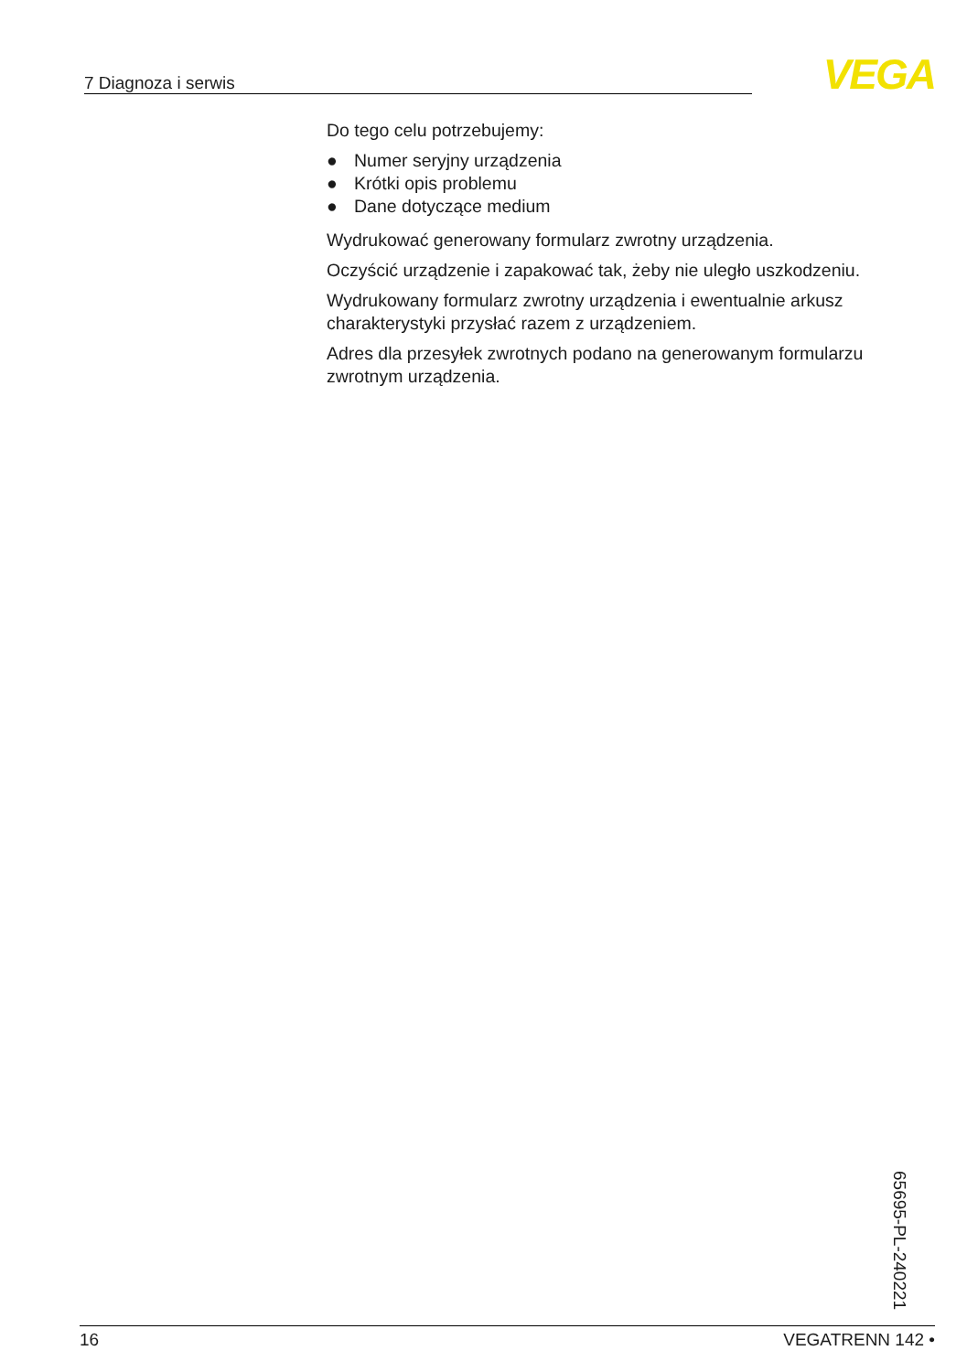7 Diagnoza i serwis VEGA
Do tego celu potrzebujemy:
● Numer seryjny urządzenia
● Krótki opis problemu
● Dane dotyczące medium
Wydrukować generowany formularz zwrotny urządzenia.
Oczyścić urządzenie i zapakować tak, żeby nie uległo uszkodzeniu.
Wydrukowany formularz zwrotny urządzenia i ewentualnie arkusz charakterystyki przysłać razem z urządzeniem.
Adres dla przesyłek zwrotnych podano na generowanym formularzu zwrotnym urządzenia.
65695-PL-240221
16 VEGATRENN 142 •